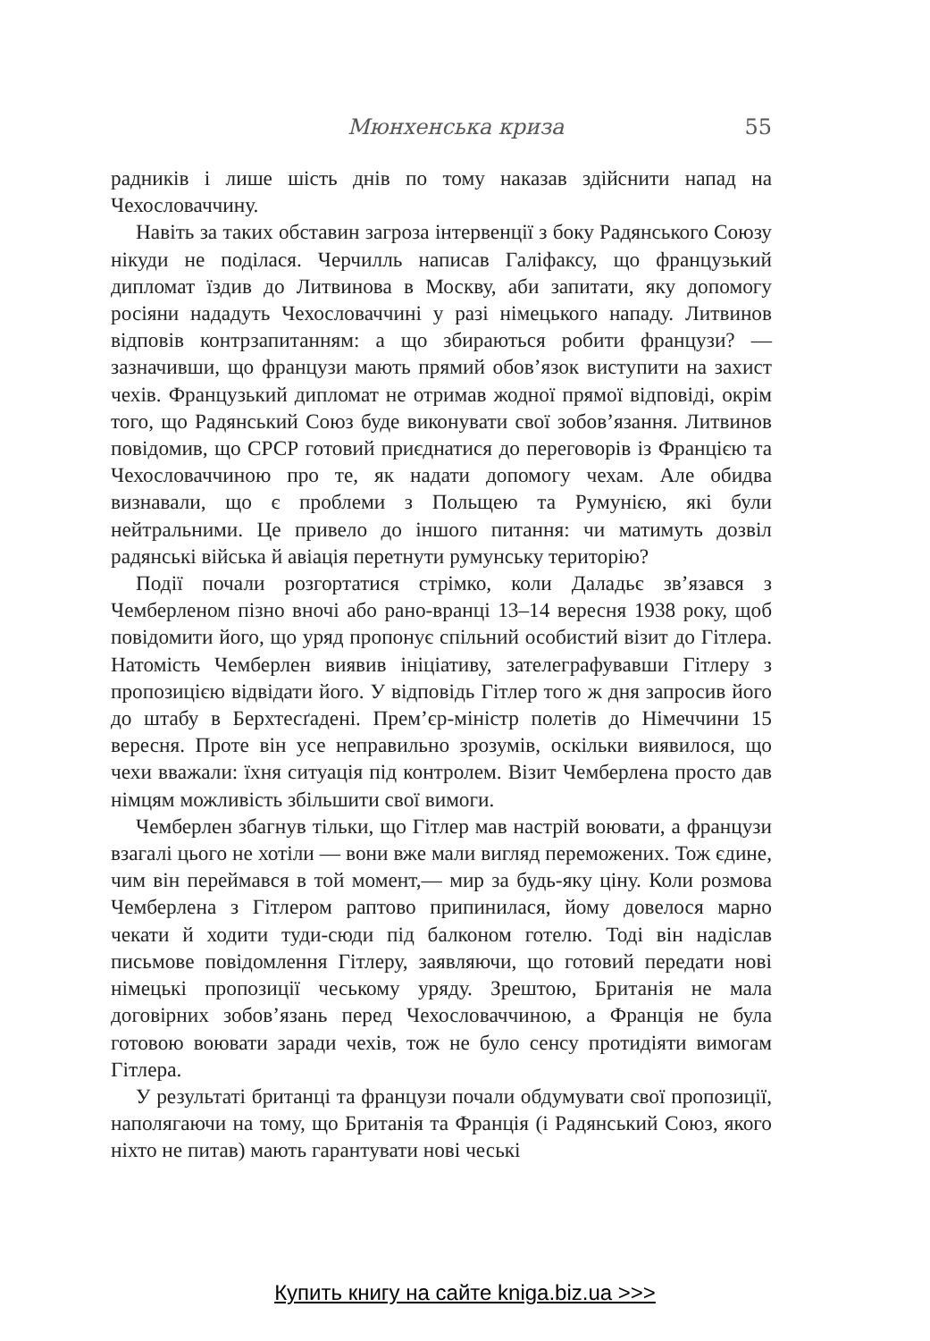Мюнхенська криза 55
радників і лише шість днів по тому наказав здійснити напад на Чехословаччину.
Навіть за таких обставин загроза інтервенції з боку Радянського Союзу нікуди не поділася. Черчилль написав Галіфаксу, що французький дипломат їздив до Литвинова в Москву, аби запитати, яку допомогу росіяни нададуть Чехословаччині у разі німецького нападу. Литвинов відповів контрзапитанням: а що збираються робити французи? — зазначивши, що французи мають прямий обов’язок виступити на захист чехів. Французький дипломат не отримав жодної прямої відповіді, окрім того, що Радянський Союз буде виконувати свої зобов’язання. Литвинов повідомив, що СРСР готовий приєднатися до переговорів із Францією та Чехословаччиною про те, як надати допомогу чехам. Але обидва визнавали, що є проблеми з Польщею та Румунією, які були нейтральними. Це привело до іншого питання: чи матимуть дозвіл радянські війська й авіація перетнути румунську територію?
Події почали розгортатися стрімко, коли Даладьє зв’язався з Чемберленом пізно вночі або рано-вранці 13–14 вересня 1938 року, щоб повідомити його, що уряд пропонує спільний особистий візит до Гітлера. Натомість Чемберлен виявив ініціативу, зателеграфувавши Гітлеру з пропозицією відвідати його. У відповідь Гітлер того ж дня запросив його до штабу в Берхтесґадені. Прем’єр-міністр полетів до Німеччини 15 вересня. Проте він усе неправильно зрозумів, оскільки виявилося, що чехи вважали: їхня ситуація під контролем. Візит Чемберлена просто дав німцям можливість збільшити свої вимоги.
Чемберлен збагнув тільки, що Гітлер мав настрій воювати, а французи взагалі цього не хотіли — вони вже мали вигляд переможених. Тож єдине, чим він переймався в той момент,— мир за будь-яку ціну. Коли розмова Чемберлена з Гітлером раптово припинилася, йому довелося марно чекати й ходити туди-сюди під балконом готелю. Тоді він надіслав письмове повідомлення Гітлеру, заявляючи, що готовий передати нові німецькі пропозиції чеському уряду. Зрештою, Британія не мала договірних зобов’язань перед Чехословаччиною, а Франція не була готовою воювати заради чехів, тож не було сенсу протидіяти вимогам Гітлера.
У результаті британці та французи почали обдумувати свої пропозиції, наполягаючи на тому, що Британія та Франція (і Радянський Союз, якого ніхто не питав) мають гарантувати нові чеські
Купить книгу на сайте kniga.biz.ua >>>